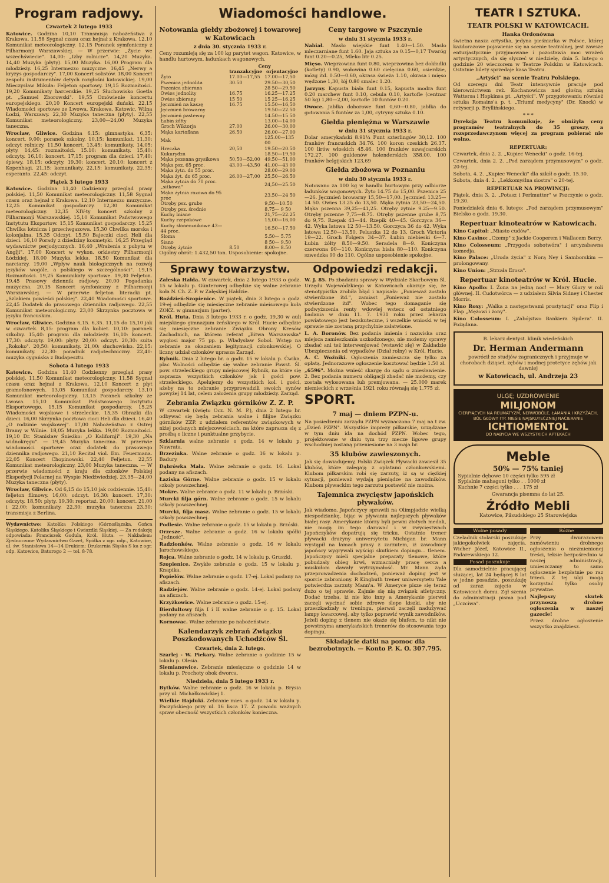Program radjowy.
Czwartek 2 lutego 1933
Katowice. Godzina 10,10 Transmisja nabożeństwa z Krakowa. 11,58 Sygnał czasu oraz hejnał z Krakowa. 12,10 Komunikat meteorologiczny. 12,15 Poranek symfoniczny z Filharmonji Warszawskiej. — W przerwie: „Życie we wszechświecie". 14,00: „Izby rolnicze". 14,20 Muzyka. 14,40 Muzyka (płyty). 15,00 Muzyka. 16,00 Program dla młodzieży. 16,25 Intermezzo muzyczne. 16,45 „Nerwy a kryzys gospodarczy". 17,00 Koncert solistów. 18,00 Koncert zespołu instrumentów dętych rozgłośni katowickiej. 19,00 Mieczysław Mikuła: Feljeton sportowy. 19,15 Rozmaitości. 19,20 Komunikaty harcerskie. 19,25 Słuchowisko Goetla pt. „Samuel Zborowski". 19,55 Omówienie koncertu europejskiego. 20,10 Koncert europejski duński. 22,15 Wiadomości sportowe ze Lwowa, Krakowa, Katowic, Wilna Łodzi, Warszawy. 22,30 Muzyka taneczna (płyty). 22,55 Komunikat meteorologiczny. 23,00—24,00 Muzyka taneczna.
Wrocław, Gliwice. Godzina 6,15: gimnastyka. 6,35: koncert. 9,00: poranek szkolny. 10,15: komunikat. 11,30: odczyt rolniczy. 11,50 koncert. 13,45: komunikaty. 14,05: płyty. 14,45: rozmaitości. 15.10: komunikaty. 15,40: odczyty. 16,10: koncert. 17,15: program dla dzieci. 17,40: śpiewy. 18,15: odczyty. 19,30: koncert. 20,10: koncert z Kopenhagi. 21,15: komunikaty. 22,15: komunikaty. 22,35: esperanto. 22,45: odczyt.
Piątek 3 lutego 1933
Katowice. Godzina 11,40 Codzienny przegląd prasy polskiej. 11,50 Komunikat meteorologiczny. 11,58 Sygnał czasu oraz hejnał z Krakowa. 12,10 Intermezzo muzyczne. 12,25 Komunikat gospodarczy. 12,30 Komunikat meteorologiczny. 12,35 XIV-ty koncert szkolny z Filharmonji Warszawskiej. 15,10 Komunikat Państwowego Instytutu Eksportow. 15,15 Komunikat gospodarczy. 15,25 Chwilka lotnicza i przeciwgazowa. 15,30 Chwilka morska i kolonjalna. 15,35 Odczyt. 15,50 Bajeczki cioci Heli dla dzieci. 16,10 Porady z dziedziny kosmetyki. 16,25 Przegląd wydawnictw perjodycznych. 16,40 „Wrażenia z pobytu w Anglji". 17,00 Koncert w wykon. orkiestry Filharmonji Łódzkiej. 18,00 Muzyka lekka. 18,50 Komunikat dla narciarzy. 19,00 „Wpływ nauk biologicznych na rozwój języków wogóle, a polskiego w szczególności". 19,15 Rozmaitości. 19,25 Komunikaty sportowe. 19,30 Feljeton. 19,45 Prasowy dziennik radjowy. 20,00 Pogadanka muzyczna. 20,15 Koncert symfoniczny z Filharmonji Warszawskiej. — W przerwie feljeton literacki pt. „Szlakiem powieści polskiej". 22,40 Wiadomości sportowe. 22,45 Dodatek do prasowego dziennika radjowego. 22,55 Komunikat meteorologiczny. 23,00 Skrzynka pocztowa w języku francuskim.
Wrocław, Gliwice. Godzina 6,15. 6,35. 11,15 do 15,10 jak w czwartek. 8,15: program dla kobiet. 10,10: poranek szkolny. 15,40: program dla młodzieży. 16,10: koncert. 17,30: odczyty. 19,00: płyty. 20,00: odczyt. 20,30: suita „Rokoko". 20,50: komunikaty. 21,00: słuchowisko. 22,15: komunikaty. 22,30: poradnik radjotechniczny. 22,40: muzyka cygańska z Budapesztu.
Sobota 4 lutego 1933
Katowice. Godzina 11,40 Codzienny przegląd prasy polskiej. 11,50 Komunikat meteorologiczny. 11,58 Sygnał czasu oraz hejnał z Krakowa. 12,10 Koncert z płyt gramofonowych. 13,05 Komunikat gospodarczy. 13,10 Komunikat meteorologiczny. 13,15 Poranek szkolny ze Lwowa. 15,10 Komunikat Państwowego Instytutu Eksportowego. 15,15 Komunikat gospodarczy. 15,25 Wiadomości wojskowe i strzeleckie. 15,35 Obrazki dla dzieci. 16,00 Skrzynka pocztowa cioci Heli dla dzieci. 16,40 „O rodzinie wojskowej". 17,00 Nabożeństwo z Ostrej Bramy w Wilnie. 18,05 Muzyka lekka. 19,00 Rozmaitości. 19,10 Dr. Stanisław Śnieżko: „O Kalifornji". 19,30 „Na widnokręgu". — 19,45 Muzyka taneczna. W przerwie wiadomości sportowe oraz dodatek do prasowego dziennika radjowego. 21,10 Recital viol. Em. Feuermana. 22,05 Koncert Chopinowski. 22,40 Feljeton. 22,55 Komunikat meteorologiczny. 23,00 Muzyka taneczna. — W przerwie wiadomości z kraju dla członków Polskiej Ekspedycji Polarnej na Wyspie Niedźwiedziej. 23,35—24,00 Muzyka taneczna (płyty).
Wrocław, Gliwice. Od 6,15 do 15,10 jak codziennie. 15,40: feljeton filmowy. 16,00: odczyt. 16,30: koncert. 17,30: odczyty. 18,50: płyty. 19,30: reportaż. 20,00: koncert. 21,00 i 22,00: komunikaty. 22,30: muzyka taneczna 23,30: transmisja z Berlina.
Wydawnictwo: Katolika Polskiego (Górnoślązaka, Gońca Śląskiego, Katolika Śląskiego i Gwiazdki Śląskiej. — Za redakcję odpowiada: Franciszek Godula, Król. Huta. — Nakładem: Zjednoczone Wydawnictwo Gazet, Spółka z ogr. odp., Katowice, ul. św. Stanisława 14—14 Drukiem: Drukarnia Śląska S ka z ogr. odp. Katowice, Batorego 2 — tel. 8-78.
Wiadomości handlowe.
Notowania giełdy zbożowej i towarowej w Katowicach
z dnia 30. stycznia 1933 r.
Ceny rozumieją się za 100 kg parytet wagon. Katowice, w handlu hurtowym, ładunkach wagonowych.
| | Ceny | |
| --- | --- | --- |
| | tranzakcyjne | orjentacyjne |
| Żyto | 17.00—17,55 | 17.00—17,50 |
| Pszenica jednolita | 30.50 | 29.50—30,50 |
| Pszenica zbierana | | 28 50—29,50 |
| Owies jednolity | 16.75 | 16.25—17.25 |
| Owies zbierany | 15 50 | 15 25—16.25 |
| Jęczmień na kaszę | 16.75 | 15.50—16,50 |
| Jęczmień browarny | | 19.50—22.50 |
| Jęczmień pastewny | | 14.50—15 50 |
| Łubin żółty | | 13.00—14.00 |
| Groch Wiktorja | 27.00 | 26.00—30,00 |
| Mąka kartoflana | 26.50 | 26.00—27.00 |
| Mak | | 125.00—135 00 |
| Hreczka | 20,50 | 19.50—20.50 |
| Kukurydza | | 18.50—19,50 |
| Mąka pszenna grysikowa | 50,50—52,00 | 49.50—51,00 |
| Mąka psz. 65 proc. | 43.00—43,50 | 41.00—43 00 |
| Mąka żytn. do 55 proc. | | 28.00—29.00 |
| Mąka żyt. do 65 proc. | 26.00—27,00 | 25,50—26.50 |
| Mąka żytnia do 70 proc. „sitkowa" | | 24,50—25.50 |
| Mąka żytnia razowa do 95 proc | | 23.50—24 50 |
| Otręby psz. grube | | 9,50—10.50 |
| Otręby psz. średnie | | 8.75— 9 50 |
| Kuchy lniane | | 21,75—22.25 |
| Kuchy rzepakowe | | 15,00—16,00 |
| Kuchy słonecznikowe 43—44 proc. | | 16.50—17.50 |
| Słoma | | 5.50— 5.75 |
| Siano | | 8 50— 9.50 |
| Otręby żytnie | 8.50 | 8.00— 8.50 |
Ogólny obrót: 1.432,50 ton. Usposobienie: spokojne.
Ceny targowe w Pszczynie
w dniu 31 stycznia 1933 r.
Nabiał. Masło wiejskie funt 1.40—1.50. Masło mleczarniane funt 1.60. Jaja sztuka za 0.15—0,17 Twaróg funt 0.20—0.25, Mleko litr 0.25.
Mięso. Wieprzowina funt 0.80, wieprzowina bez dokładki (kotlety) 0.90, wołowina 0.60 cielęcina 0.60, osierdzie, mózg itd. 0.50—0.60, okrasa świeża 1.10, okrasa i mięso wędzone 1,30, łój 0.80 smalec 1.20.
Jarzyny. Kapusta biała funt 0.15, kapusta modra funt 0.20 marchew funt 0.10, cebula 0.10, kartofle (centnar 50 kg) 1,80—2,00, kartofle 10 funtów 0.20.
Owoce. Jabłka doborowe funt 0,60—0.80, jabłka do gotowania 5 funtów za 1,00, cytryny sztuka 0.10.
Giełda pieniężna w Warszawie
w dniu 31 stycznia 1933 r.
Dolar amerykański 8.91¼ Funt szterlingów 30,12. 100 franków francuskich 34.76. 100 koron czeskich 26.37. 100 lirów włoskich 45.46. 100 franków szwajcarskich 172.27. 100 guldenów holenderskich 358.00. 100 franków belgijskich 123,69
Giełda zbożowa w Poznaniu
w dniu 30 stycznia 1933 r.
Notowano za 100 kg w handlu hurtowym przy odbiorze ładunków wagonowych. Żyto 14.75 do 15,00. Pszenica 25—26. Jęczmień browarny 15,50—17,00. Jęczmień 13.25—14 50. Owies 13.25 do 13,50. Mąka żytnia 23,50—24,50. Mąka pszenna 39,25—41,25. Otręby żytnie 9.25—9.50. Otręby pszenne 7,75—8.75. Otręby pszenne grube 8,75 do 9,75. Rzepak 43—44. Rzepik 40—45. Gorczyca 36—42. Wyka latowa 12 50—13.50. Gorczyca 36 do 42. Wyka latowa 12.50—13,50. Peluszka 12 do 13. Groch Victoria 19—22. Groch Folgera 34—37. Łubin niebieski 6—7. Łubin żółty 8.50—9.50. Seradela 8—9. Koniczyna czerwona 90—110. Koniczyna biała 80—110. Koniczyna szwedzka 90 do 110. Ogólne usposobienie spokojne.
Sprawy towarzystw.
Załeska Hałda. W czwartek, dnia 2 lutego 1933 o godz. 15 w lokalu p. Günterowej odbędzie się walne zebranie koła N. Ch. Z. P. w Załęskiej Hałdzie.
Roździeń-Szopienice. W piątek, dnia 3 lutego o godz. 19-ej odbędzie się miesięczne zebranie mieisowego koła ZOKZ. w gimnazjum (parter).
Król. Huta. Dnia 3 lutego 1933 r. o godz. 19,30 w auli miejskiego gimnazjum żeńskiego w Król. Hucie odbędzie się miesięczne zebranie Związku Obrony Kresów Zachodnich, na którem referat „Bitwa Warszawska" wygłosi major 75 pp. p. Władysław Sobol. Wstęp na zebranie za okazaniem legitymacji członkowskiej. O liczny udział członków uprasza Zarząd.
Rybnik. Dnia 2 lutego br. o godz. 15 w lokalu p. Ćwika, plac Wolności odbędzie się walne zebranie Powst. Śl. pow. strzeleckiego grupy miejscowej Rybnik, na które się zaprasza wszystkich członków jak i gości pow. strzeleckiego. Apelujemy do wszystkich kol. i gości, ażeby na to zebranie przyprowadzili swoich synów powyżej 14 lat, celem założenia grupy młodzieży. Zarząd.
Zebrania Związku górników Z. Z. P.
W czwartek (święto Ocz. N. M. P.), dnia 2 lutego br. odbywać się będą zebrania walne i filijne Związku górników ZZP. z udziałem referentów związkowych w niżej podanych miejscowościach, na które zaprasza się z prośbą o liczne i punktualne przybycie.
Szklarnia walne zebranie o godz. 14 w lokalu p. Nawrata.
Brzezinka. Walne zebranie o godz. 16 w lokalu p. Badury.
Dąbrówka Mała. Walne zebranie o godz. 16. Lokal podany na afiszach.
Łaziska Górne. Walne zebranie o godz. 15 w lokalu szkoły powszechnej.
Mokre. Walne zebranie o godz. 11 w lokalu p. Brzóski.
Murcki filja górn. Walne zebranie o godz. 15 w lokalu szkoły powszechnej.
Murcki, filja masz. Walne zebranie o godz. 15 w lokalu szkoły powszechnej.
Podlesie. Walne zebranie o godz. 15 w lokalu p. Brzóski.
Orzesze. Walne zebranie o godz. 16 w lokalu spółki „Jedność".
Radzionków. Walne zebranie o godz. 16 w lokalu Jarochowskiego.
Rojca. Walne zebranie o godz. 14 w lokalu p. Gruszki.
Szopienice. Zwykłe zebranie o godz. 15 w lokalu p. Knapika.
Popielów. Walne zebranie o godz. 17-ej. Lokal podany na afiszach.
Radziejów. Walne zebranie o godz. 14-ej. Lokal podany na afiszach.
Krzyżkowice. Walne zebranie o godz. 15-ej.
Bierdultowy filja I i II walne zebranie o g. 15. Lokal podany na afiszach.
Kornowac. Walne zebranie po nabożeństwie.
Kalendarzyk zebrań Związku Poszkodowanych Uchodźców Śl.
Czwartek, dnia 2. lutego.
Szarlej - W. Piekary. Walne zebranie o godzinie 15 w lokalu p. Olesia.
Siemianowice. Zebranie miesięczne o godzinie 14 w lokalu p. Prochoty obok dworca.
Niedziela, dnia 5 lutego 1933 r.
Bytków. Walne zebranie o godz. 16 w lokalu p. Brysia przy ul. Michałkowickiej 1.
Wielkie Hajduki. Zebranie mies. o godz. 14 w lokalu p. Paczyńskiego przy ul. 16 lisca 17. Z powodu ważnych spraw obecność wszystkich członków konieczna.
Odpowiedzi redakcji.
W. J. 85. Po zbadaniu sprawy w Wydziale Skarbowym Śl. Urzędu Wojewódzkiego w Katowicach okazuje się, że stenotypistka zrobiła błąd i napisała: „Ponieważ zostało stwierdzone itd.", zamiast „Ponieważ nie zostało stwierdzone itd". Wobec tego domaganie się podwyższenia renty wdowiej wstecz od ostatniego badania w dniu 11. 7. 1931 roku przez lekarza powiatowego jest bezskuteczne, i wszelkie wnioski w tej sprawie nie zostaną przychylnie załatwione.
L. A. Boronów. Bez podania imienia i nazwiska oraz miejsca zamieszkania uszkodzonego, nie możemy sprawy zbadać ani też interwenjować (wstawić się) w Zakładzie Ubezpieczenia od wypadków (Dział rolny) w Król. Hucie.
A. C. Woźniki. Ogłoszenia zamieszcza się tylko za opłatą. Jednorazowe ogłoszenie kosztować będzie 1.50 zł.
„6596". Można wnieść skargę do sądu o zniesławienie. 2. Bez podania numeru obligacji zbadać nie możemy, czy została wylosowana lub premjowana. — 25.000 marek niemieckich z września 1921 roku równają się 1.775 zł.
SPORT.
7 maj — dniem PZPN-u.
Na posiedzeniu zarządu PZPN wyznaczono 7 maj na t zw. „Dzień PZPN". Wszystkie imprezy piłkarskie, urządzane w tym dniu ida na dochód PZPN. Wobec tego, projektowane w dniu tym trzy mecze ligowe grupy wschodniej zostaną przeniesione na 3 maja br.
35 klubów zawieszonych.
Jak się dowiadujemy, Polski Związek Pływacki zawiesił 35 klubów, które zalegają z opłatami członkowskiemi. Klubom piłkarskim robi się zarzuty, iż są w ciężkiej sytuacji, ponieważ wydają pieniądze na zawodników. Klubom pływackim tego zarzutu postawić nie można.
Tajemnica zwycięstw japońskich pływaków.
Jak wiadomo, Japończycy sprawili na Olimpjadzie wielką niespodziankę, bijąc w pływaniu najlepszych pływaków białej rasy. Amerykanie którzy byli pewni złotych medali, nie mogą im tego darować i w zwycięstwach Japończyków dopatrują się tricku. Ostatnio trener pływacki drużyny uniwersytetu Michigan br. Mann wystąpił na łamach prasy z zarzutem, iż zawodnicy japońscy wygrywali wyścigi skutkiem dopingu... tlenem. Japończycy mieli specjalne preparaty tlenowe, które pobudzały obieg krwi, wzmacniały pracę serca a muskułom dawały wytrzymałość. Mr. Mann żąda przeprowadzenia dochodzeń, ponieważ doping jest w sporcie zabroniony. R Kingbuth trener uniwersytetu Yale potwierdza zarzuty Mann'a. W Ameryce pisze się teraz dużo o tej sprawie. Zajmie się nią związek atletyczny. Dodać trzeba, iż nie kto inny a Amerykanie pierwsi zaczęli wycinać sobie zdrowe ślepe kiszki, aby nie przeszkadzały w treningu, pierwsi zaczęli nadużywać lampy kwarcowej, aby tylko poprawić wynik zawodników. Jeżeli doping z tlenem nie okaże się blufem, to nikt nie powstrzyma amerykańskich trenerów do stosowania tego dopingu.
Składajcie datki na pomoc dla bezrobotnych. — Konto P. K. O. 307.795.
TEATR I SZTUKA.
TEATR POLSKI W KATOWICACH.
Hanka Ordonówna
świetna nasza artystka, jedyna pieśniarka w Polsce, której każdorazowe pojawienie się na scenie teatralnej, jest zawsze entuzjastycznie przyjmowane i pozostawia moc wrażeń artystycznych, da się słyszeć w niedzielę, dnia 5. lutego o godzinie 20 wieczorem w Teatrze Polskim w Katowicach. Ostatnie bilety sprzedaje kasa Teatru.
„Artyści" na scenie Teatru Polskiego.
Od szeregu dni Teatr intensywnie pracuje pod kierownictwem reż. Kochanowicza nad głośną sztuką Wattersa i Hopkinsa pt. „Artyści". W przygotowaniu również sztuka Romains'a p. t. „Triumf medycyny" (Dr. Knock) w reżyserji p. Bryllińskiego.
* * *
Dyrekcja Teatru komunikuje, że obniżyła ceny programów teatralnych do 35 groszy, a rozsprzedawczynom więcej za program pobierać nie wolno.
REPERTUAR:
Czwartek, dnia 2. 2. „Kupiec Wenecki" o godz. 16-tej.
Czwartek, dnia 2. 2. „Pod zarządem przymusowym" o godz. 20-tej.
Sobota, 4. 2. „Kupiec Wenecki" dla szkół o godz. 15.30.
Sobota, dnia 4. 2. „Lekkomyślna siostra" o 20-tej.
REPERTUAR NA PROWINCJI:
Piątek, dnia 3. 2. „Potasz i Perlmutter" w Pszczynie o godz. 19.30.
Poniedziałek dnia 6. lutego: „Pod zarządem przymusowym" Bielsko o godz. 19.30.
Repertuar kinoteatrów w Katowicach.
Kino Capitol: „Miasto cudów".
Kino Casino: „Czemp" z Jackie Cooperem i Wallacem Berry.
Kino Colosseum: „Przygoda sobotwóra" i arcyzabawna komedja.
Kino Palace: „Uroda życia" z Norą Ney i Samborskim — prolongowany.
Kino Union: „Strzała Erosa".
Repertuar kinoteatrów w Król. Hucie.
Kino Apollo: I. Żona na jedną noc! — Mary Glory w roli głównej. II. Cudotwórca — z udziałem Silvia Sidney i Chester Morris.
Kino Roxy: „Walka z następstwami prostytucji" oraz Flip i Flap „Mężowi i żony".
Kino Colosseum: I. „Zabójstwo Bankiera Spilera". II. Pożądana.
B. lekarz dentyst. klinik wiedeńskich
Dr. Herman Andermann
powrócił ze studjów zagranicznych i przyjmuje w chorobach dziąseł, zębów i modnej protetyce zębów jak dawniej
w Katowicach, ul. Andrzeja 23
ULGĘ; UZDROWIENIE
MILJONOM
CIERPIĄCYCH NA REUMATYZM, NERWOBÓLE, ŁAMANIA I KRZYŻACH, BÓL GŁOWY ITP. NIESIE NAJSKUTECZNIEJ NACIERANIE
ICHTIOMENTOL
DO NABYCIA WE WSZYSTKICH APTEKACH
Meble
50% — 75% taniej
Sypialnie dębowe 10 części tylko 595 zł
Sypialnie mahagoni tylko . . 1000 zł
Kuchnie 7 części tylko . . . 175 zł
Gwarancja pisemna do lat 25.
Źródło Mebli
Katowice, Piłsudskiego 25 Starowiejska
Wolne posady
Czeladnik stolarski poszukuje jakiegokolwiek zajęcia. Wicher Józef, Katowice II., Padarewskiego 12.
Posad poszukuje
Dla samodzielnie pracującej służącej, lat 24 będącej 8 lat w jedne posadzie, poszukuję od zaraz zajęcia w Katowicach domu. Zgł szenia do administracji pisma pod „Uczciwa".
Różne
Przy dwurazowem zamówieniu drobnego ogłoszenia o niezmienionej treści, teksie bezpośrednio w naszej administracji, umieszczamy to samo ogłoszenie bezpłatnie po raz trzeci. Z tej ulgi mogą korzystać tylko osoby prywatne.
Najlepszy skutek przynoszą drobne ogłoszenia w naszej gazecie!
Przez drobne ogłoszenie wszystko znajdziesz.